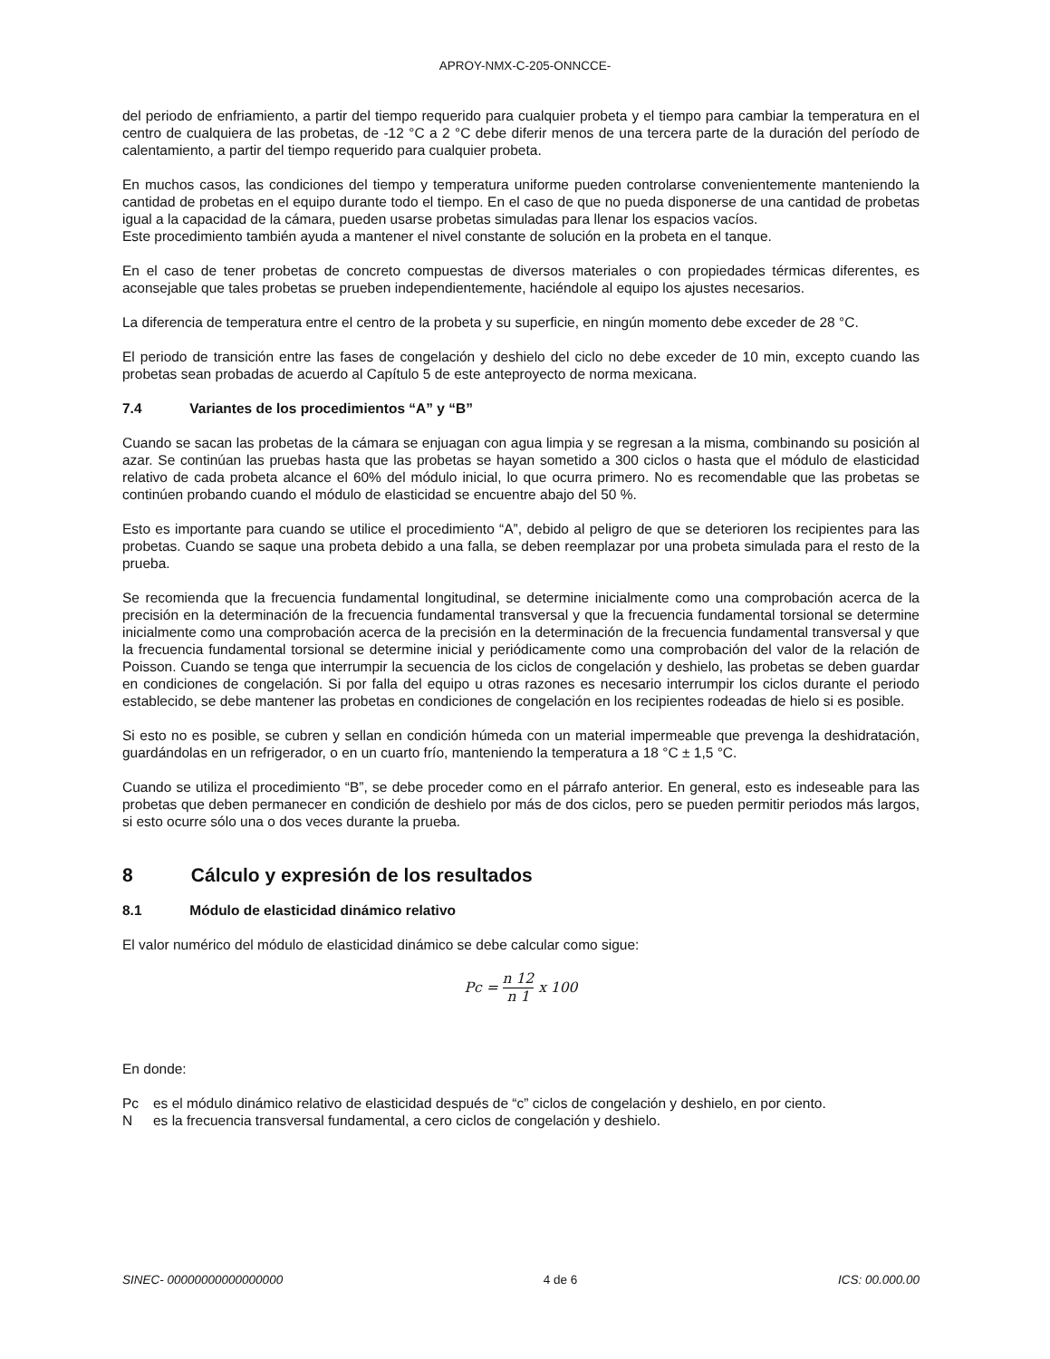APROY-NMX-C-205-ONNCCE-
del periodo de enfriamiento, a partir del tiempo requerido para cualquier probeta y el tiempo para cambiar la temperatura en el centro de cualquiera de las probetas, de -12 °C a 2 °C debe diferir menos de una tercera parte de la duración del período de calentamiento, a partir del tiempo requerido para cualquier probeta.
En muchos casos, las condiciones del tiempo y temperatura uniforme pueden controlarse convenientemente manteniendo la cantidad de probetas en el equipo durante todo el tiempo. En el caso de que no pueda disponerse de una cantidad de probetas igual a la capacidad de la cámara, pueden usarse probetas simuladas para llenar los espacios vacíos.
Este procedimiento también ayuda a mantener el nivel constante de solución en la probeta en el tanque.
En el caso de tener probetas de concreto compuestas de diversos materiales o con propiedades térmicas diferentes, es aconsejable que tales probetas se prueben independientemente, haciéndole al equipo los ajustes necesarios.
La diferencia de temperatura entre el centro de la probeta y su superficie, en ningún momento debe exceder de 28 °C.
El periodo de transición entre las fases de congelación y deshielo del ciclo no debe exceder de 10 min, excepto cuando las probetas sean probadas de acuerdo al Capítulo 5 de este anteproyecto de norma mexicana.
7.4 Variantes de los procedimientos “A” y “B”
Cuando se sacan las probetas de la cámara se enjuagan con agua limpia y se regresan a la misma, combinando su posición al azar. Se continúan las pruebas hasta que las probetas se hayan sometido a 300 ciclos o hasta que el módulo de elasticidad relativo de cada probeta alcance el 60% del módulo inicial, lo que ocurra primero. No es recomendable que las probetas se continúen probando cuando el módulo de elasticidad se encuentre abajo del 50 %.
Esto es importante para cuando se utilice el procedimiento “A”, debido al peligro de que se deterioren los recipientes para las probetas. Cuando se saque una probeta debido a una falla, se deben reemplazar por una probeta simulada para el resto de la prueba.
Se recomienda que la frecuencia fundamental longitudinal, se determine inicialmente como una comprobación acerca de la precisión en la determinación de la frecuencia fundamental transversal y que la frecuencia fundamental torsional se determine inicialmente como una comprobación acerca de la precisión en la determinación de la frecuencia fundamental transversal y que la frecuencia fundamental torsional se determine inicial y periódicamente como una comprobación del valor de la relación de Poisson. Cuando se tenga que interrumpir la secuencia de los ciclos de congelación y deshielo, las probetas se deben guardar en condiciones de congelación. Si por falla del equipo u otras razones es necesario interrumpir los ciclos durante el periodo establecido, se debe mantener las probetas en condiciones de congelación en los recipientes rodeadas de hielo si es posible.
Si esto no es posible, se cubren y sellan en condición húmeda con un material impermeable que prevenga la deshidratación, guardándolas en un refrigerador, o en un cuarto frío, manteniendo la temperatura a 18 °C ± 1,5 °C.
Cuando se utiliza el procedimiento “B”, se debe proceder como en el párrafo anterior. En general, esto es indeseable para las probetas que deben permanecer en condición de deshielo por más de dos ciclos, pero se pueden permitir periodos más largos, si esto ocurre sólo una o dos veces durante la prueba.
8 Cálculo y expresión de los resultados
8.1 Módulo de elasticidad dinámico relativo
El valor numérico del módulo de elasticidad dinámico se debe calcular como sigue:
Pc =
n 12
n 1
x 100
En donde:
Pc es el módulo dinámico relativo de elasticidad después de “c” ciclos de congelación y deshielo, en por ciento.
Nes la frecuencia transversal fundamental, a cero ciclos de congelación y deshielo.
SINEC- 00000000000000000 4 de 6 ICS: 00.000.00